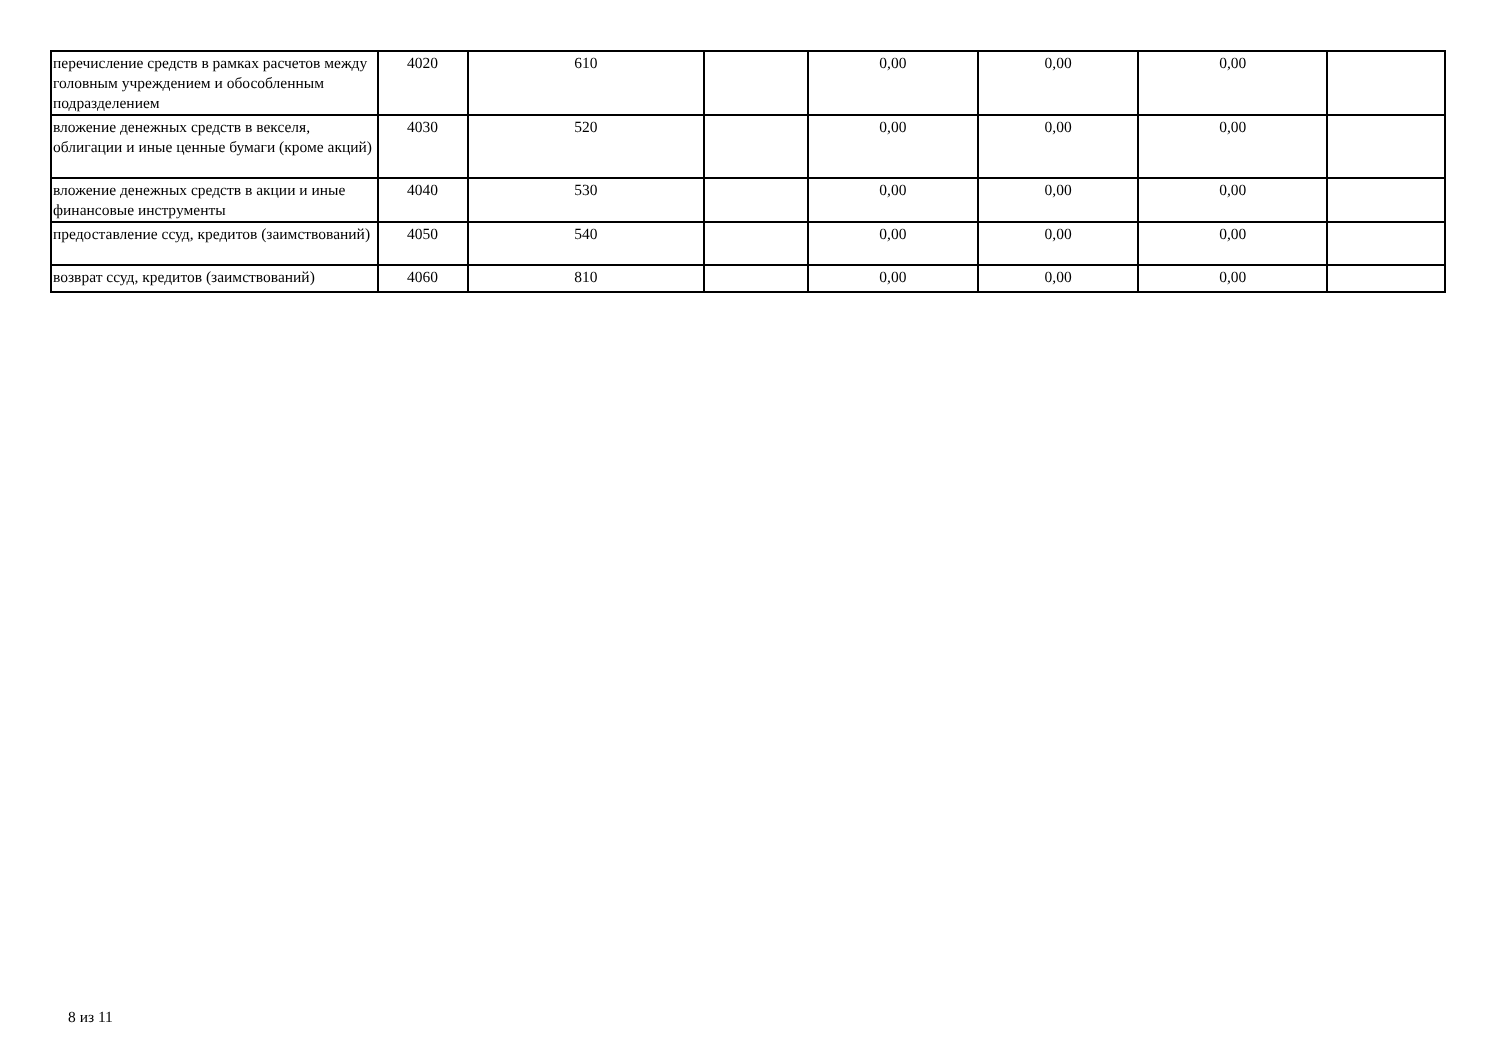| перечисление средств в рамках расчетов между головным учреждением и обособленным подразделением | 4020 | 610 | | 0,00 | 0,00 | 0,00 | |
| вложение денежных средств в векселя, облигации и иные ценные бумаги (кроме акций) | 4030 | 520 | | 0,00 | 0,00 | 0,00 | |
| вложение денежных средств в акции и иные финансовые инструменты | 4040 | 530 | | 0,00 | 0,00 | 0,00 | |
| предоставление ссуд, кредитов (заимствований) | 4050 | 540 | | 0,00 | 0,00 | 0,00 | |
| возврат ссуд, кредитов (заимствований) | 4060 | 810 | | 0,00 | 0,00 | 0,00 | |
8 из 11